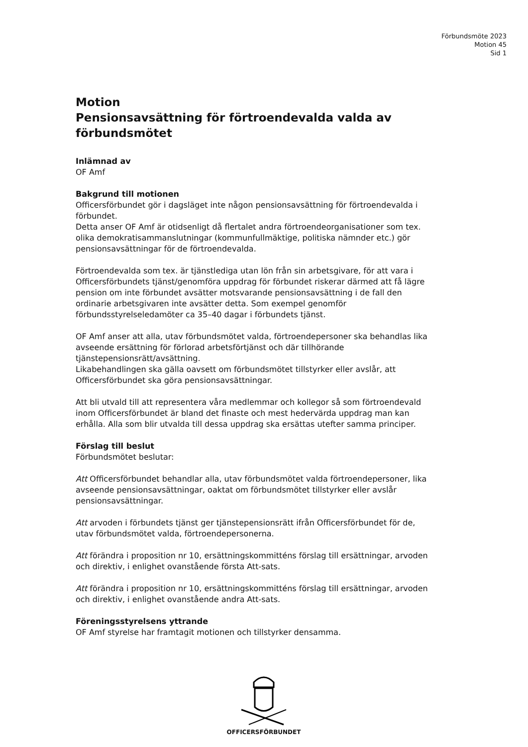Förbundsmöte 2023
Motion 45
Sid 1
Motion
Pensionsavsättning för förtroendevalda valda av förbundsmötet
Inlämnad av
OF Amf
Bakgrund till motionen
Officersförbundet gör i dagsläget inte någon pensionsavsättning för förtroendevalda i förbundet.
Detta anser OF Amf är otidsenligt då flertalet andra förtroendeorganisationer som tex. olika demokratisammanslutningar (kommunfullmäktige, politiska nämnder etc.) gör pensionsavsättningar för de förtroendevalda.
Förtroendevalda som tex. är tjänstlediga utan lön från sin arbetsgivare, för att vara i Officersförbundets tjänst/genomföra uppdrag för förbundet riskerar därmed att få lägre pension om inte förbundet avsätter motsvarande pensionsavsättning i de fall den ordinarie arbetsgivaren inte avsätter detta. Som exempel genomför förbundsstyrelseledamöter ca 35–40 dagar i förbundets tjänst.
OF Amf anser att alla, utav förbundsmötet valda, förtroendepersoner ska behandlas lika avseende ersättning för förlorad arbetsförtjänst och där tillhörande tjänstepensionsrätt/avsättning.
Likabehandlingen ska gälla oavsett om förbundsmötet tillstyrker eller avslår, att Officersförbundet ska göra pensionsavsättningar.
Att bli utvald till att representera våra medlemmar och kollegor så som förtroendevald inom Officersförbundet är bland det finaste och mest hedervärda uppdrag man kan erhålla. Alla som blir utvalda till dessa uppdrag ska ersättas utefter samma principer.
Förslag till beslut
Förbundsmötet beslutar:
Att Officersförbundet behandlar alla, utav förbundsmötet valda förtroendepersoner, lika avseende pensionsavsättningar, oaktat om förbundsmötet tillstyrker eller avslår pensionsavsättningar.
Att arvoden i förbundets tjänst ger tjänstepensionsrätt ifrån Officersförbundet för de, utav förbundsmötet valda, förtroendepersonerna.
Att förändra i proposition nr 10, ersättningskommitténs förslag till ersättningar, arvoden och direktiv, i enlighet ovanstående första Att-sats.
Att förändra i proposition nr 10, ersättningskommitténs förslag till ersättningar, arvoden och direktiv, i enlighet ovanstående andra Att-sats.
Föreningsstyrelsens yttrande
OF Amf styrelse har framtagit motionen och tillstyrker densamma.
OFFICERSFÖRBUNDET